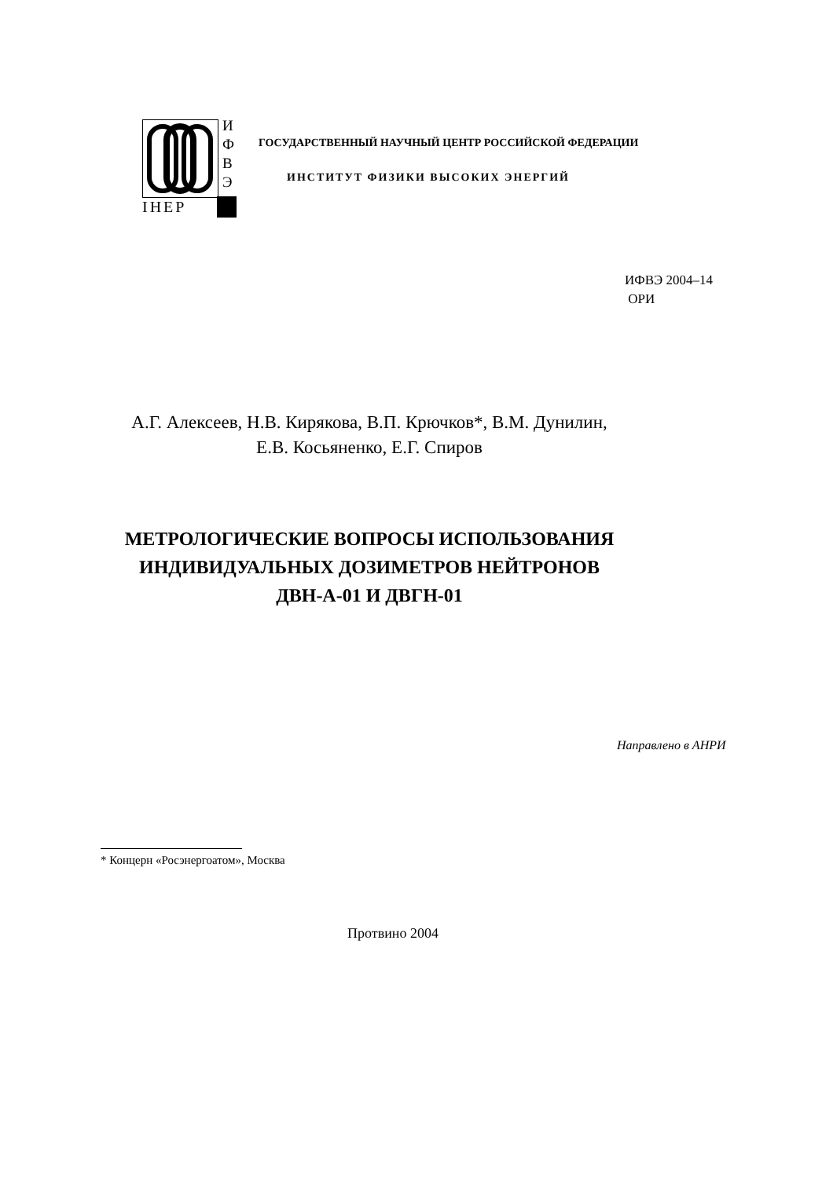И
Ф
В
Э
IHEP
ГОСУДАРСТВЕННЫЙ НАУЧНЫЙ ЦЕНТР РОССИЙСКОЙ ФЕДЕРАЦИИ
ИНСТИТУТ ФИЗИКИ ВЫСОКИХ ЭНЕРГИЙ
ИФВЭ 2004–14
ОРИ
А.Г. Алексеев, Н.В. Кирякова, В.П. Крючков*, В.М. Дунилин,
Е.В. Косьяненко, Е.Г. Спиров
МЕТРОЛОГИЧЕСКИЕ ВОПРОСЫ ИСПОЛЬЗОВАНИЯ
ИНДИВИДУАЛЬНЫХ ДОЗИМЕТРОВ НЕЙТРОНОВ
ДВН-А-01 И ДВГН-01
Направлено в АНРИ
* Концерн «Росэнергоатом», Москва
Протвино 2004